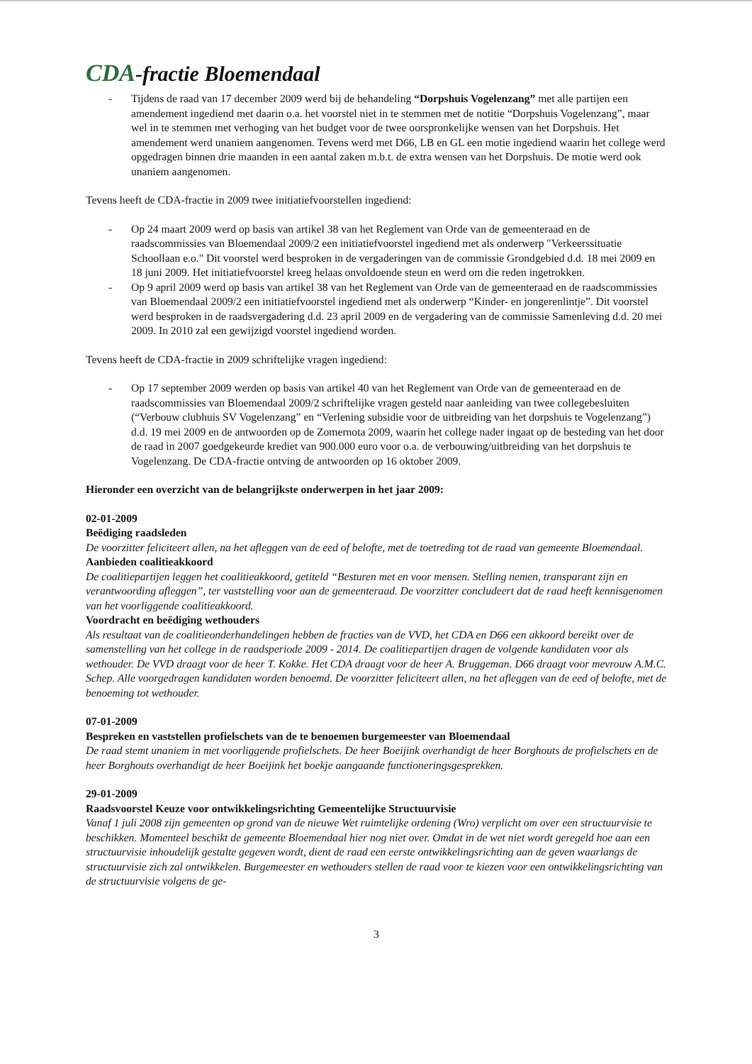CDA-fractie Bloemendaal
- Tijdens de raad van 17 december 2009 werd bij de behandeling “Dorpshuis Vogelenzang” met alle partijen een amendement ingediend met daarin o.a. het voorstel niet in te stemmen met de notitie “Dorpshuis Vogelenzang”, maar wel in te stemmen met verhoging van het budget voor de twee oorspronkelijke wensen van het Dorpshuis. Het amendement werd unaniem aangenomen. Tevens werd met D66, LB en GL een motie ingediend waarin het college werd opgedragen binnen drie maanden in een aantal zaken m.b.t. de extra wensen van het Dorpshuis. De motie werd ook unaniem aangenomen.
Tevens heeft de CDA-fractie in 2009 twee initiatiefvoorstellen ingediend:
- Op 24 maart 2009 werd op basis van artikel 38 van het Reglement van Orde van de gemeenteraad en de raadscommissies van Bloemendaal 2009/2 een initiatiefvoorstel ingediend met als onderwerp "Verkeerssituatie Schoollaan e.o." Dit voorstel werd besproken in de vergaderingen van de commissie Grondgebied d.d. 18 mei 2009 en 18 juni 2009. Het initiatiefvoorstel kreeg helaas onvoldoende steun en werd om die reden ingetrokken.
- Op 9 april 2009 werd op basis van artikel 38 van het Reglement van Orde van de gemeenteraad en de raadscommissies van Bloemendaal 2009/2 een initiatiefvoorstel ingediend met als onderwerp “Kinder- en jongerenlintje”. Dit voorstel werd besproken in de raadsvergadering d.d. 23 april 2009 en de vergadering van de commissie Samenleving d.d. 20 mei 2009. In 2010 zal een gewijzigd voorstel ingediend worden.
Tevens heeft de CDA-fractie in 2009 schriftelijke vragen ingediend:
- Op 17 september 2009 werden op basis van artikel 40 van het Reglement van Orde van de gemeenteraad en de raadscommissies van Bloemendaal 2009/2 schriftelijke vragen gesteld naar aanleiding van twee collegebesluiten (“Verbouw clubhuis SV Vogelenzang” en “Verlening subsidie voor de uitbreiding van het dorpshuis te Vogelenzang”) d.d. 19 mei 2009 en de antwoorden op de Zomernota 2009, waarin het college nader ingaat op de besteding van het door de raad in 2007 goedgekeurde krediet van 900.000 euro voor o.a. de verbouwing/uitbreiding van het dorpshuis te Vogelenzang. De CDA-fractie ontving de antwoorden op 16 oktober 2009.
Hieronder een overzicht van de belangrijkste onderwerpen in het jaar 2009:
02-01-2009
Beëdiging raadsleden
De voorzitter feliciteert allen, na het afleggen van de eed of belofte, met de toetreding tot de raad van gemeente Bloemendaal.
Aanbieden coalitieakkoord
De coalitiepartijen leggen het coalitieakkoord, getiteld “Besturen met en voor mensen. Stelling nemen, transparant zijn en verantwoording afleggen”, ter vaststelling voor aan de gemeenteraad. De voorzitter concludeert dat de raad heeft kennisgenomen van het voorliggende coalitieakkoord.
Voordracht en beëdiging wethouders
Als resultaat van de coalitieonderhandelingen hebben de fracties van de VVD, het CDA en D66 een akkoord bereikt over de samenstelling van het college in de raadsperiode 2009 - 2014. De coalitiepartijen dragen de volgende kandidaten voor als wethouder. De VVD draagt voor de heer T. Kokke. Het CDA draagt voor de heer A. Bruggeman. D66 draagt voor mevrouw A.M.C. Schep. Alle voorgedragen kandidaten worden benoemd. De voorzitter feliciteert allen, na het afleggen van de eed of belofte, met de benoeming tot wethouder.
07-01-2009
Bespreken en vaststellen profielschets van de te benoemen burgemeester van Bloemendaal
De raad stemt unaniem in met voorliggende profielschets. De heer Boeijink overhandigt de heer Borghouts de profielschets en de heer Borghouts overhandigt de heer Boeijink het boekje aangaande functioneringsgesprekken.
29-01-2009
Raadsvoorstel Keuze voor ontwikkelingsrichting Gemeentelijke Structuurvisie
Vanaf 1 juli 2008 zijn gemeenten op grond van de nieuwe Wet ruimtelijke ordening (Wro) verplicht om over een structuurvisie te beschikken. Momenteel beschikt de gemeente Bloemendaal hier nog niet over. Omdat in de wet niet wordt geregeld hoe aan een structuurvisie inhoudelijk gestalte gegeven wordt, dient de raad een eerste ontwikkelingsrichting aan de geven waarlangs de structuurvisie zich zal ontwikkelen. Burgemeester en wethouders stellen de raad voor te kiezen voor een ontwikkelingsrichting van de structuurvisie volgens de ge-
3